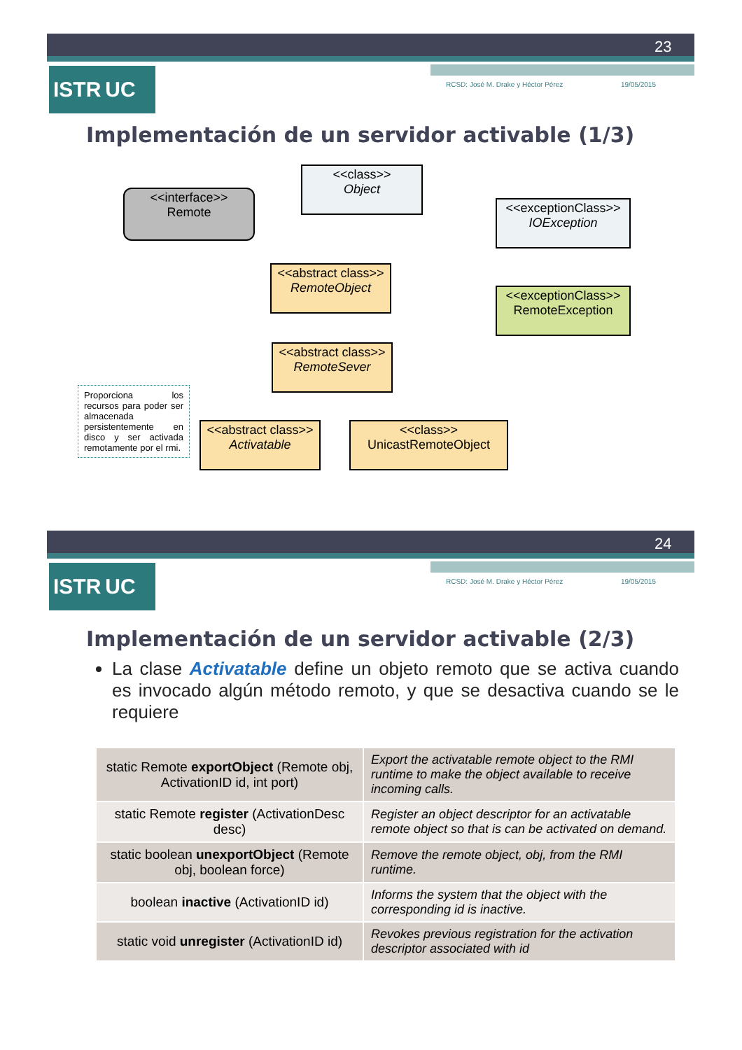23
ISTR UC RCSD: José M. Drake y Héctor Pérez 19/05/2015
Implementación de un servidor activable (1/3)
<<interface>>
Remote
<<class>>
Object
<<exceptionClass>>
IOException
<<abstract class>>
RemoteObject
<<exceptionClass>>
RemoteException
<<abstract class>>
RemoteSever
Proporciona los recursos para poder ser almacenada persistentemente en disco y ser activada remotamente por el rmi.
<<abstract class>>
Activatable
<<class>>
UnicastRemoteObject
24
ISTR UC RCSD: José M. Drake y Héctor Pérez 19/05/2015
Implementación de un servidor activable (2/3)
La clase Activatable define un objeto remoto que se activa cuando es invocado algún método remoto, y que se desactiva cuando se le requiere
| static Remote exportObject (Remote obj, ActivationID id, int port) | Export the activatable remote object to the RMI runtime to make the object available to receive incoming calls. |
| static Remote register (ActivationDesc desc) | Register an object descriptor for an activatable remote object so that is can be activated on demand. |
| static boolean unexportObject (Remote obj, boolean force) | Remove the remote object, obj, from the RMI runtime. |
| boolean inactive (ActivationID id) | Informs the system that the object with the corresponding id is inactive. |
| static void unregister (ActivationID id) | Revokes previous registration for the activation descriptor associated with id |